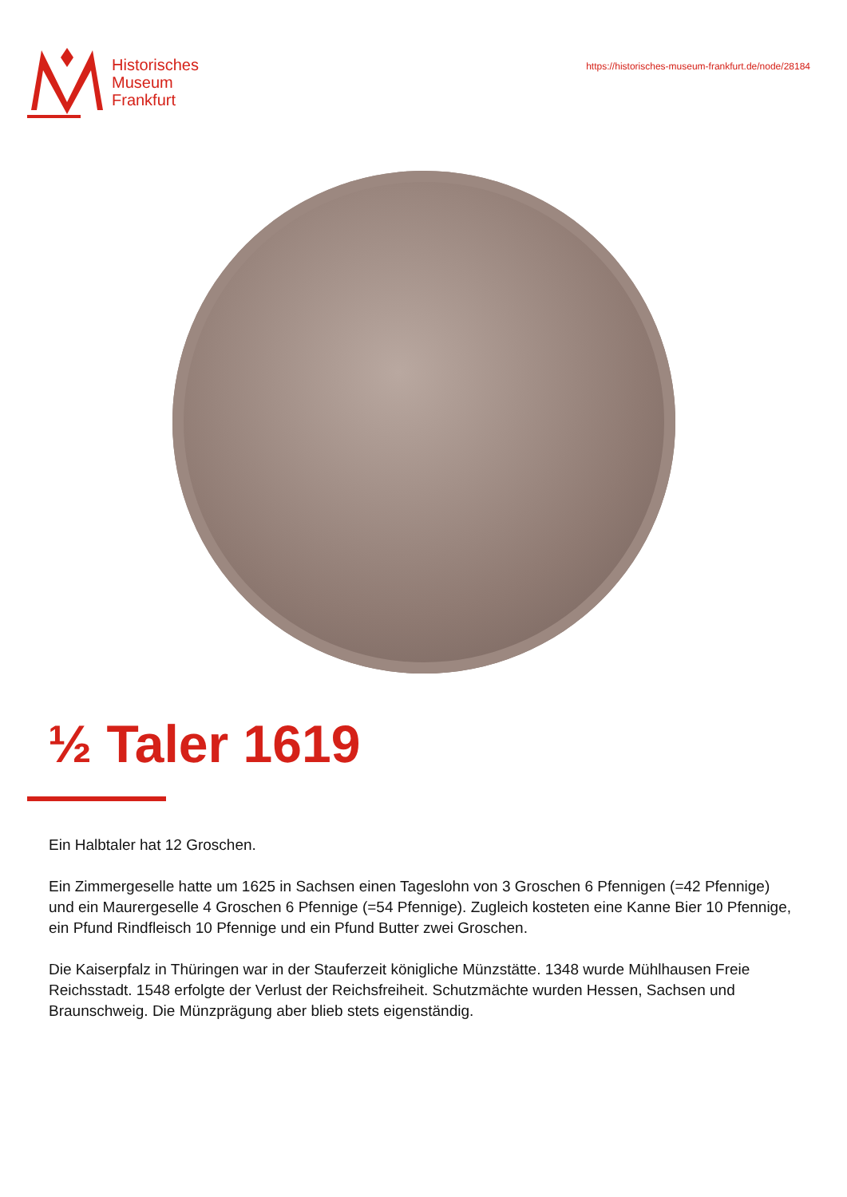Historisches
Museum
Frankfurt
https://historisches-museum-frankfurt.de/node/28184
½ Taler 1619
Ein Halbtaler hat 12 Groschen.
Ein Zimmergeselle hatte um 1625 in Sachsen einen Tageslohn von 3 Groschen 6 Pfennigen (=42 Pfennige) und ein Maurergeselle 4 Groschen 6 Pfennige (=54 Pfennige). Zugleich kosteten eine Kanne Bier 10 Pfennige, ein Pfund Rindfleisch 10 Pfennige und ein Pfund Butter zwei Groschen.
Die Kaiserpfalz in Thüringen war in der Stauferzeit königliche Münzstätte. 1348 wurde Mühlhausen Freie Reichsstadt. 1548 erfolgte der Verlust der Reichsfreiheit. Schutzmächte wurden Hessen, Sachsen und Braunschweig. Die Münzprägung aber blieb stets eigenständig.